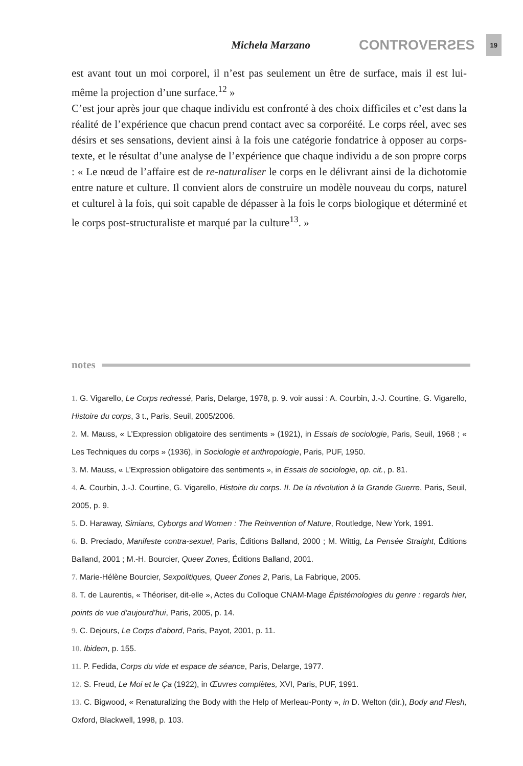Michela Marzano CONTROVERƧES 19
est avant tout un moi corporel, il n’est pas seulement un être de surface, mais il est lui-même la projection d’une surface.<sup>12</sup> »
C’est jour après jour que chaque individu est confronté à des choix difficiles et c’est dans la réalité de l’expérience que chacun prend contact avec sa corporéité. Le corps réel, avec ses désirs et ses sensations, devient ainsi à la fois une catégorie fondatrice à opposer au corps-texte, et le résultat d’une analyse de l’expérience que chaque individu a de son propre corps : « Le nœud de l’affaire est de re-naturaliser le corps en le délivrant ainsi de la dichotomie entre nature et culture. Il convient alors de construire un modèle nouveau du corps, naturel et culturel à la fois, qui soit capable de dépasser à la fois le corps biologique et déterminé et le corps post-structuraliste et marqué par la culture<sup>13</sup>. »
notes
1. G. Vigarello, Le Corps redressé, Paris, Delarge, 1978, p. 9. voir aussi : A. Courbin, J.-J. Courtine, G. Vigarello, Histoire du corps, 3 t., Paris, Seuil, 2005/2006.
2. M. Mauss, « L’Expression obligatoire des sentiments » (1921), in Essais de sociologie, Paris, Seuil, 1968 ; « Les Techniques du corps » (1936), in Sociologie et anthropologie, Paris, PUF, 1950.
3. M. Mauss, « L’Expression obligatoire des sentiments », in Essais de sociologie, op. cit., p. 81.
4. A. Courbin, J.-J. Courtine, G. Vigarello, Histoire du corps. II. De la révolution à la Grande Guerre, Paris, Seuil, 2005, p. 9.
5. D. Haraway, Simians, Cyborgs and Women : The Reinvention of Nature, Routledge, New York, 1991.
6. B. Preciado, Manifeste contra-sexuel, Paris, Éditions Balland, 2000 ; M. Wittig, La Pensée Straight, Éditions Balland, 2001 ; M.-H. Bourcier, Queer Zones, Éditions Balland, 2001.
7. Marie-Hélène Bourcier, Sexpolitiques, Queer Zones 2, Paris, La Fabrique, 2005.
8. T. de Laurentis, « Théoriser, dit-elle », Actes du Colloque CNAM-Mage Épistémologies du genre : regards hier, points de vue d’aujourd’hui, Paris, 2005, p. 14.
9. C. Dejours, Le Corps d’abord, Paris, Payot, 2001, p. 11.
10. Ibidem, p. 155.
11. P. Fedida, Corps du vide et espace de séance, Paris, Delarge, 1977.
12. S. Freud, Le Moi et le Ça (1922), in Œuvres complètes, XVI, Paris, PUF, 1991.
13. C. Bigwood, « Renaturalizing the Body with the Help of Merleau-Ponty », in D. Welton (dir.), Body and Flesh, Oxford, Blackwell, 1998, p. 103.